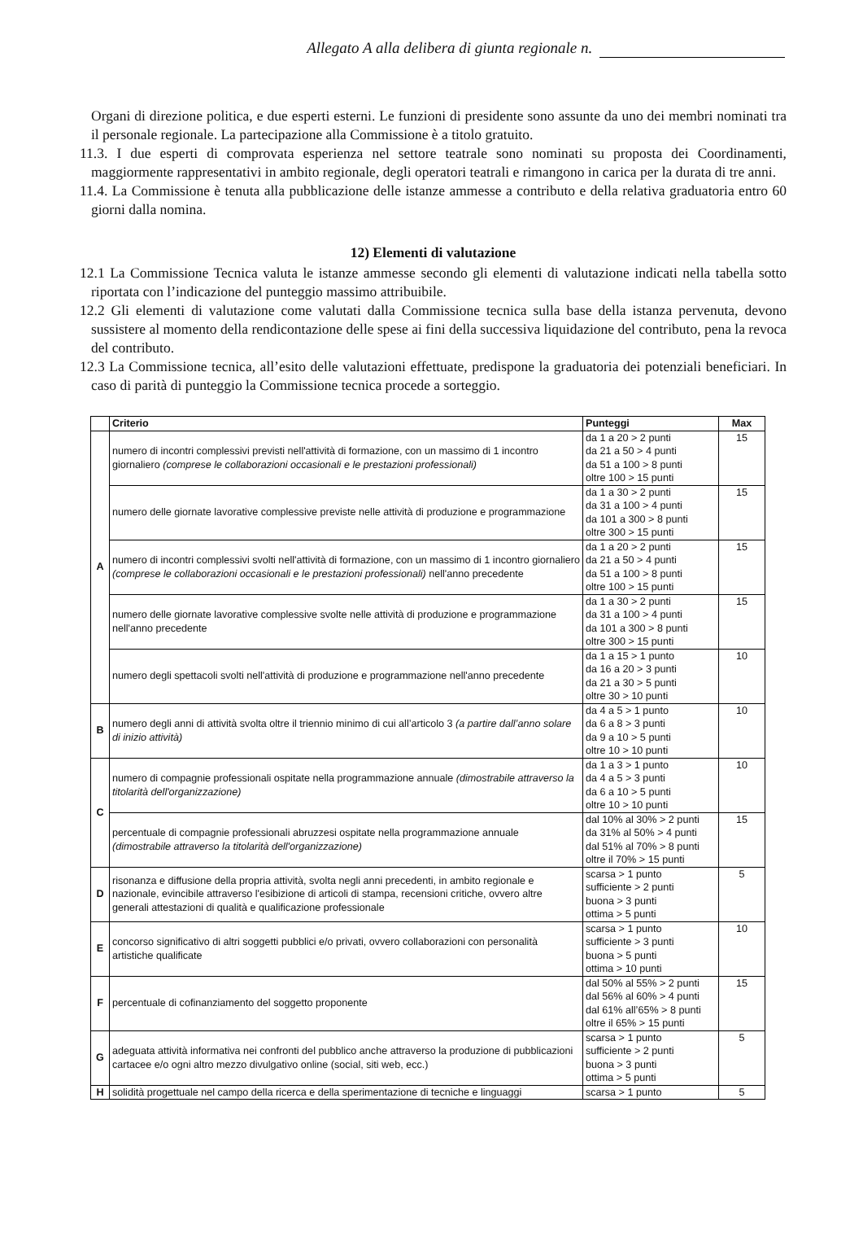Allegato A alla delibera di giunta regionale n.
Organi di direzione politica, e due esperti esterni. Le funzioni di presidente sono assunte da uno dei membri nominati tra il personale regionale. La partecipazione alla Commissione è a titolo gratuito.
11.3. I due esperti di comprovata esperienza nel settore teatrale sono nominati su proposta dei Coordinamenti, maggiormente rappresentativi in ambito regionale, degli operatori teatrali e rimangono in carica per la durata di tre anni.
11.4. La Commissione è tenuta alla pubblicazione delle istanze ammesse a contributo e della relativa graduatoria entro 60 giorni dalla nomina.
12) Elementi di valutazione
12.1 La Commissione Tecnica valuta le istanze ammesse secondo gli elementi di valutazione indicati nella tabella sotto riportata con l’indicazione del punteggio massimo attribuibile.
12.2 Gli elementi di valutazione come valutati dalla Commissione tecnica sulla base della istanza pervenuta, devono sussistere al momento della rendicontazione delle spese ai fini della successiva liquidazione del contributo, pena la revoca del contributo.
12.3 La Commissione tecnica, all’esito delle valutazioni effettuate, predispone la graduatoria dei potenziali beneficiari. In caso di parità di punteggio la Commissione tecnica procede a sorteggio.
| | Criterio | Punteggi | Max |
| --- | --- | --- | --- |
| A | numero di incontri complessivi previsti nell'attività di formazione, con un massimo di 1 incontro giornaliero (comprese le collaborazioni occasionali e le prestazioni professionali) | da 1 a 20 > 2 punti da 21 a 50 > 4 punti da 51 a 100 > 8 punti oltre 100 > 15 punti | 15 |
| | numero delle giornate lavorative complessive previste nelle attività di produzione e programmazione | da 1 a 30 > 2 punti da 31 a 100 > 4 punti da 101 a 300 > 8 punti oltre 300 > 15 punti | 15 |
| | numero di incontri complessivi svolti nell'attività di formazione, con un massimo di 1 incontro giornaliero (comprese le collaborazioni occasionali e le prestazioni professionali) nell'anno precedente | da 1 a 20 > 2 punti da 21 a 50 > 4 punti da 51 a 100 > 8 punti oltre 100 > 15 punti | 15 |
| | numero delle giornate lavorative complessive svolte nelle attività di produzione e programmazione nell'anno precedente | da 1 a 30 > 2 punti da 31 a 100 > 4 punti da 101 a 300 > 8 punti oltre 300 > 15 punti | 15 |
| | numero degli spettacoli svolti nell'attività di produzione e programmazione nell'anno precedente | da 1 a 15 > 1 punto da 16 a 20 > 3 punti da 21 a 30 > 5 punti oltre 30 > 10 punti | 10 |
| B | numero degli anni di attività svolta oltre il triennio minimo di cui all’articolo 3 (a partire dall’anno solare di inizio attività) | da 4 a 5 > 1 punto da 6 a 8 > 3 punti da 9 a 10 > 5 punti oltre 10 > 10 punti | 10 |
| C | numero di compagnie professionali ospitate nella programmazione annuale (dimostrabile attraverso la titolarità dell'organizzazione) | da 1 a 3 > 1 punto da 4 a 5 > 3 punti da 6 a 10 > 5 punti oltre 10 > 10 punti | 10 |
| | percentuale di compagnie professionali abruzzesi ospitate nella programmazione annuale (dimostrabile attraverso la titolarità dell'organizzazione) | dal 10% al 30% > 2 punti da 31% al 50% > 4 punti dal 51% al 70% > 8 punti oltre il 70% > 15 punti | 15 |
| D | risonanza e diffusione della propria attività, svolta negli anni precedenti, in ambito regionale e nazionale, evincibile attraverso l'esibizione di articoli di stampa, recensioni critiche, ovvero altre generali attestazioni di qualità e qualificazione professionale | scarsa > 1 punto sufficiente > 2 punti buona > 3 punti ottima > 5 punti | 5 |
| E | concorso significativo di altri soggetti pubblici e/o privati, ovvero collaborazioni con personalità artistiche qualificate | scarsa > 1 punto sufficiente > 3 punti buona > 5 punti ottima > 10 punti | 10 |
| F | percentuale di cofinanziamento del soggetto proponente | dal 50% al 55% > 2 punti dal 56% al 60% > 4 punti dal 61% all’65% > 8 punti oltre il 65% > 15 punti | 15 |
| G | adeguata attività informativa nei confronti del pubblico anche attraverso la produzione di pubblicazioni cartacee e/o ogni altro mezzo divulgativo online (social, siti web, ecc.) | scarsa > 1 punto sufficiente > 2 punti buona > 3 punti ottima > 5 punti | 5 |
| H | solidità progettuale nel campo della ricerca e della sperimentazione di tecniche e linguaggi | scarsa > 1 punto | 5 |